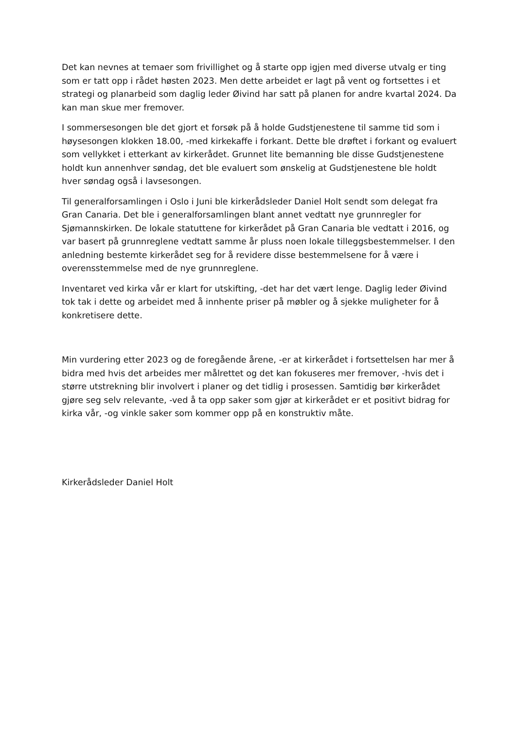Det kan nevnes at temaer som frivillighet og å starte opp igjen med diverse utvalg er ting som er tatt opp i rådet høsten 2023. Men dette arbeidet er lagt på vent og fortsettes i et strategi og planarbeid som daglig leder Øivind har satt på planen for andre kvartal 2024. Da kan man skue mer fremover.
I sommersesongen ble det gjort et forsøk på å holde Gudstjenestene til samme tid som i høysesongen klokken 18.00, -med kirkekaffe i forkant. Dette ble drøftet i forkant og evaluert som vellykket i etterkant av kirkerådet. Grunnet lite bemanning ble disse Gudstjenestene holdt kun annenhver søndag, det ble evaluert som ønskelig at Gudstjenestene ble holdt hver søndag også i lavsesongen.
Til generalforsamlingen i Oslo i Juni ble kirkerådsleder Daniel Holt sendt som delegat fra Gran Canaria. Det ble i generalforsamlingen blant annet vedtatt nye grunnregler for Sjømannskirken. De lokale statuttene for kirkerådet på Gran Canaria ble vedtatt i 2016, og var basert på grunnreglene vedtatt samme år pluss noen lokale tilleggsbestemmelser. I den anledning bestemte kirkerådet seg for å revidere disse bestemmelsene for å være i overensstemmelse med de nye grunnreglene.
Inventaret ved kirka vår er klart for utskifting, -det har det vært lenge. Daglig leder Øivind tok tak i dette og arbeidet med å innhente priser på møbler og å sjekke muligheter for å konkretisere dette.
Min vurdering etter 2023 og de foregående årene, -er at kirkerådet i fortsettelsen har mer å bidra med hvis det arbeides mer målrettet og det kan fokuseres mer fremover, -hvis det i større utstrekning blir involvert i planer og det tidlig i prosessen. Samtidig bør kirkerådet gjøre seg selv relevante, -ved å ta opp saker som gjør at kirkerådet er et positivt bidrag for kirka vår, -og vinkle saker som kommer opp på en konstruktiv måte.
Kirkerådsleder Daniel Holt